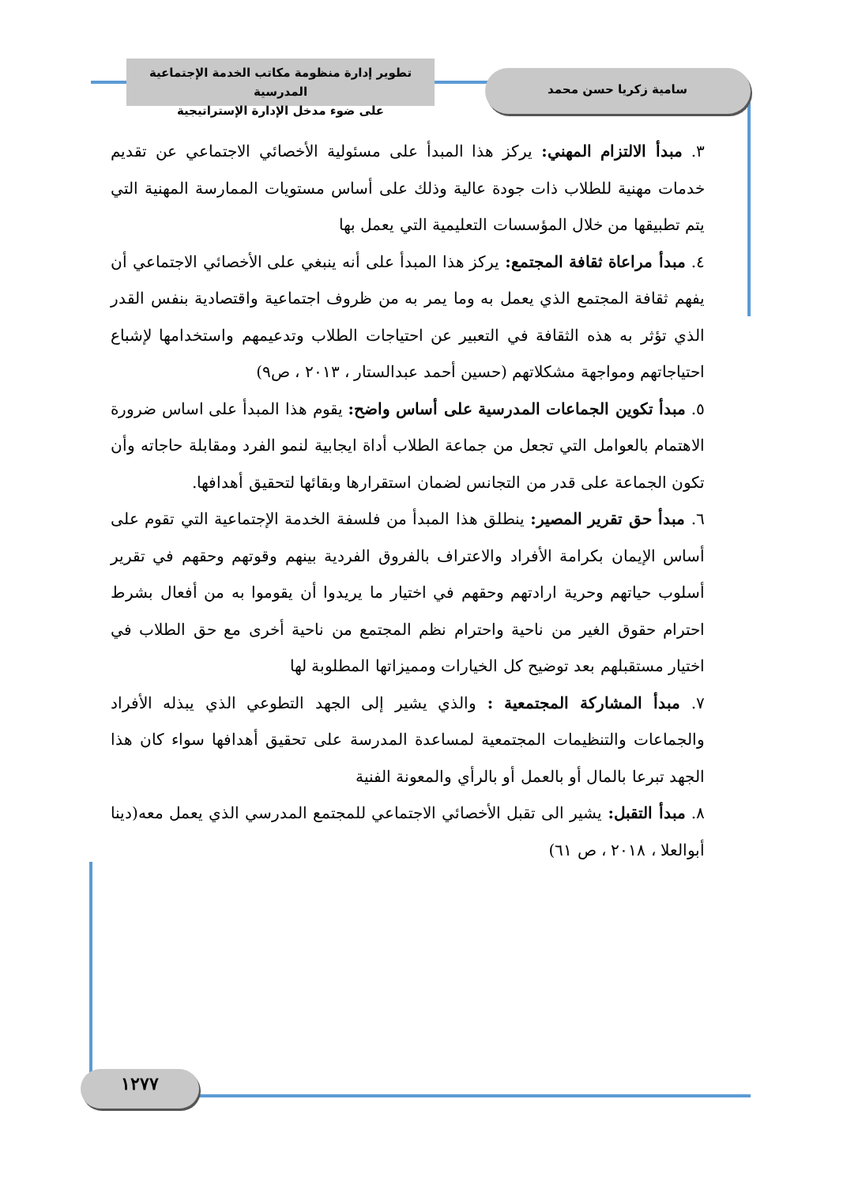تطوير إدارة منظومة مكاتب الخدمة الإجتماعية المدرسية
على ضوء مدخل الإدارة الإستراتيجية
سامية زكريا حسن محمد
٣. مبدأ الالتزام المهني: يركز هذا المبدأ على مسئولية الأخصائي الاجتماعي عن تقديم خدمات مهنية للطلاب ذات جودة عالية وذلك على أساس مستويات الممارسة المهنية التي يتم تطبيقها من خلال المؤسسات التعليمية التي يعمل بها
٤. مبدأ مراعاة ثقافة المجتمع: يركز هذا المبدأ على أنه ينبغي على الأخصائي الاجتماعي أن يفهم ثقافة المجتمع الذي يعمل به وما يمر به من ظروف اجتماعية واقتصادية بنفس القدر الذي تؤثر به هذه الثقافة في التعبير عن احتياجات الطلاب وتدعيمهم واستخدامها لإشباع احتياجاتهم ومواجهة مشكلاتهم (حسين أحمد عبدالستار ، ٢٠١٣ ، ص٩)
٥. مبدأ تكوين الجماعات المدرسية على أساس واضح: يقوم هذا المبدأ على اساس ضرورة الاهتمام بالعوامل التي تجعل من جماعة الطلاب أداة ايجابية لنمو الفرد ومقابلة حاجاته وأن تكون الجماعة على قدر من التجانس لضمان استقرارها وبقائها لتحقيق أهدافها.
٦. مبدأ حق تقرير المصير: ينطلق هذا المبدأ من فلسفة الخدمة الإجتماعية التي تقوم على أساس الإيمان بكرامة الأفراد والاعتراف بالفروق الفردية بينهم وقوتهم وحقهم في تقرير أسلوب حياتهم وحرية ارادتهم وحقهم في اختيار ما يريدوا أن يقوموا به من أفعال بشرط احترام حقوق الغير من ناحية واحترام نظم المجتمع من ناحية أخرى مع حق الطلاب في اختيار مستقبلهم بعد توضيح كل الخيارات ومميزاتها المطلوبة لها
٧. مبدأ المشاركة المجتمعية : والذي يشير إلى الجهد التطوعي الذي يبذله الأفراد والجماعات والتنظيمات المجتمعية لمساعدة المدرسة على تحقيق أهدافها سواء كان هذا الجهد تبرعا بالمال أو بالعمل أو بالرأي والمعونة الفنية
٨. مبدأ التقبل: يشير الى تقبل الأخصائي الاجتماعي للمجتمع المدرسي الذي يعمل معه(دينا أبوالعلا ، ٢٠١٨ ، ص ٦١)
١٢٧٧